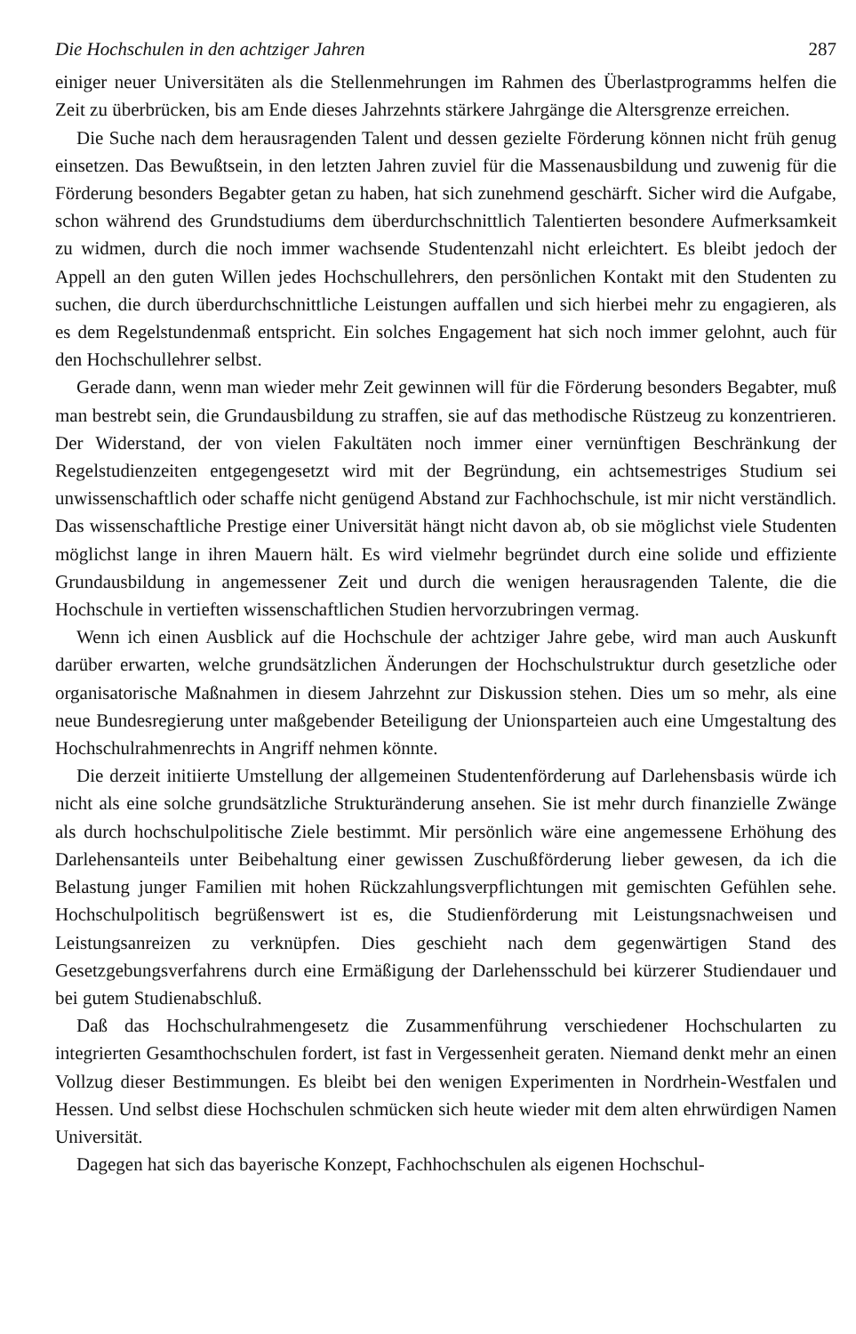Die Hochschulen in den achtziger Jahren 287
einiger neuer Universitäten als die Stellenmehrungen im Rahmen des Überlastprogramms helfen die Zeit zu überbrücken, bis am Ende dieses Jahrzehnts stärkere Jahrgänge die Altersgrenze erreichen.
Die Suche nach dem herausragenden Talent und dessen gezielte Förderung können nicht früh genug einsetzen. Das Bewußtsein, in den letzten Jahren zuviel für die Massenausbildung und zuwenig für die Förderung besonders Begabter getan zu haben, hat sich zunehmend geschärft. Sicher wird die Aufgabe, schon während des Grundstudiums dem überdurchschnittlich Talentierten besondere Aufmerksamkeit zu widmen, durch die noch immer wachsende Studentenzahl nicht erleichtert. Es bleibt jedoch der Appell an den guten Willen jedes Hochschullehrers, den persönlichen Kontakt mit den Studenten zu suchen, die durch überdurchschnittliche Leistungen auffallen und sich hierbei mehr zu engagieren, als es dem Regelstundenmaß entspricht. Ein solches Engagement hat sich noch immer gelohnt, auch für den Hochschullehrer selbst.
Gerade dann, wenn man wieder mehr Zeit gewinnen will für die Förderung besonders Begabter, muß man bestrebt sein, die Grundausbildung zu straffen, sie auf das methodische Rüstzeug zu konzentrieren. Der Widerstand, der von vielen Fakultäten noch immer einer vernünftigen Beschränkung der Regelstudienzeiten entgegengesetzt wird mit der Begründung, ein achtsemestriges Studium sei unwissenschaftlich oder schaffe nicht genügend Abstand zur Fachhochschule, ist mir nicht verständlich. Das wissenschaftliche Prestige einer Universität hängt nicht davon ab, ob sie möglichst viele Studenten möglichst lange in ihren Mauern hält. Es wird vielmehr begründet durch eine solide und effiziente Grundausbildung in angemessener Zeit und durch die wenigen herausragenden Talente, die die Hochschule in vertieften wissenschaftlichen Studien hervorzubringen vermag.
Wenn ich einen Ausblick auf die Hochschule der achtziger Jahre gebe, wird man auch Auskunft darüber erwarten, welche grundsätzlichen Änderungen der Hochschulstruktur durch gesetzliche oder organisatorische Maßnahmen in diesem Jahrzehnt zur Diskussion stehen. Dies um so mehr, als eine neue Bundesregierung unter maßgebender Beteiligung der Unionsparteien auch eine Umgestaltung des Hochschulrahmenrechts in Angriff nehmen könnte.
Die derzeit initiierte Umstellung der allgemeinen Studentenförderung auf Darlehensbasis würde ich nicht als eine solche grundsätzliche Strukturänderung ansehen. Sie ist mehr durch finanzielle Zwänge als durch hochschulpolitische Ziele bestimmt. Mir persönlich wäre eine angemessene Erhöhung des Darlehensanteils unter Beibehaltung einer gewissen Zuschußförderung lieber gewesen, da ich die Belastung junger Familien mit hohen Rückzahlungsverpflichtungen mit gemischten Gefühlen sehe. Hochschulpolitisch begrüßenswert ist es, die Studienförderung mit Leistungsnachweisen und Leistungsanreizen zu verknüpfen. Dies geschieht nach dem gegenwärtigen Stand des Gesetzgebungsverfahrens durch eine Ermäßigung der Darlehensschuld bei kürzerer Studiendauer und bei gutem Studienabschluß.
Daß das Hochschulrahmengesetz die Zusammenführung verschiedener Hochschularten zu integrierten Gesamthochschulen fordert, ist fast in Vergessenheit geraten. Niemand denkt mehr an einen Vollzug dieser Bestimmungen. Es bleibt bei den wenigen Experimenten in Nordrhein-Westfalen und Hessen. Und selbst diese Hochschulen schmücken sich heute wieder mit dem alten ehrwürdigen Namen Universität.
Dagegen hat sich das bayerische Konzept, Fachhochschulen als eigenen Hochschul-